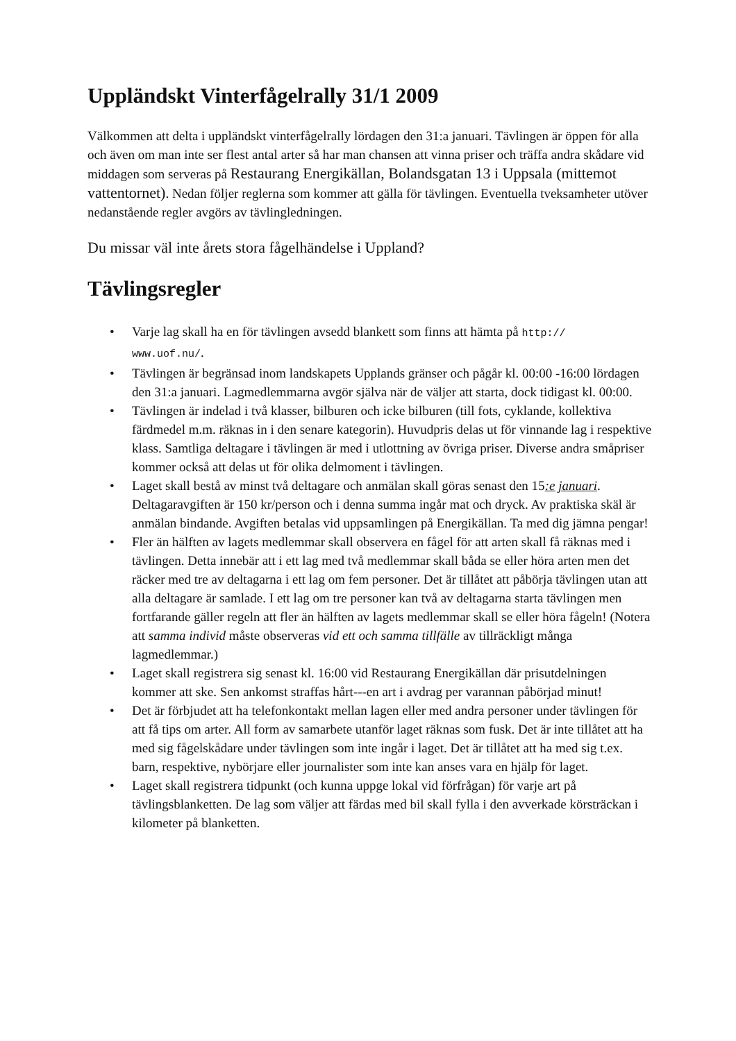Uppländskt Vinterfågelrally 31/1 2009
Välkommen att delta i uppländskt vinterfågelrally lördagen den 31:a januari. Tävlingen är öppen för alla och även om man inte ser flest antal arter så har man chansen att vinna priser och träffa andra skådare vid middagen som serveras på Restaurang Energikällan, Bolandsgatan 13 i Uppsala (mittemot vattentornet). Nedan följer reglerna som kommer att gälla för tävlingen. Eventuella tveksamheter utöver nedanstående regler avgörs av tävlingledningen.
Du missar väl inte årets stora fågelhändelse i Uppland?
Tävlingsregler
• Varje lag skall ha en för tävlingen avsedd blankett som finns att hämta på http://
www.uof.nu/.
• Tävlingen är begränsad inom landskapets Upplands gränser och pågår kl. 00:00 -16:00 lördagen den 31:a januari. Lagmedlemmarna avgör själva när de väljer att starta, dock tidigast kl. 00:00.
• Tävlingen är indelad i två klasser, bilburen och icke bilburen (till fots, cyklande, kollektiva färdmedel m.m. räknas in i den senare kategorin). Huvudpris delas ut för vinnande lag i respektive klass. Samtliga deltagare i tävlingen är med i utlottning av övriga priser. Diverse andra småpriser kommer också att delas ut för olika delmoment i tävlingen.
• Laget skall bestå av minst två deltagare och anmälan skall göras senast den 15:e januari. Deltagaravgiften är 150 kr/person och i denna summa ingår mat och dryck. Av praktiska skäl är anmälan bindande. Avgiften betalas vid uppsamlingen på Energikällan. Ta med dig jämna pengar!
• Fler än hälften av lagets medlemmar skall observera en fågel för att arten skall få räknas med i tävlingen. Detta innebär att i ett lag med två medlemmar skall båda se eller höra arten men det räcker med tre av deltagarna i ett lag om fem personer. Det är tillåtet att påbörja tävlingen utan att alla deltagare är samlade. I ett lag om tre personer kan två av deltagarna starta tävlingen men fortfarande gäller regeln att fler än hälften av lagets medlemmar skall se eller höra fågeln! (Notera att samma individ måste observeras vid ett och samma tillfälle av tillräckligt många lagmedlemmar.)
• Laget skall registrera sig senast kl. 16:00 vid Restaurang Energikällan där prisutdelningen kommer att ske. Sen ankomst straffas hårt---en art i avdrag per varannan påbörjad minut!
• Det är förbjudet att ha telefonkontakt mellan lagen eller med andra personer under tävlingen för att få tips om arter. All form av samarbete utanför laget räknas som fusk. Det är inte tillåtet att ha med sig fågelskådare under tävlingen som inte ingår i laget. Det är tillåtet att ha med sig t.ex. barn, respektive, nybörjare eller journalister som inte kan anses vara en hjälp för laget.
• Laget skall registrera tidpunkt (och kunna uppge lokal vid förfrågan) för varje art på tävlingsblanketten. De lag som väljer att färdas med bil skall fylla i den avverkade körsträckan i kilometer på blanketten.